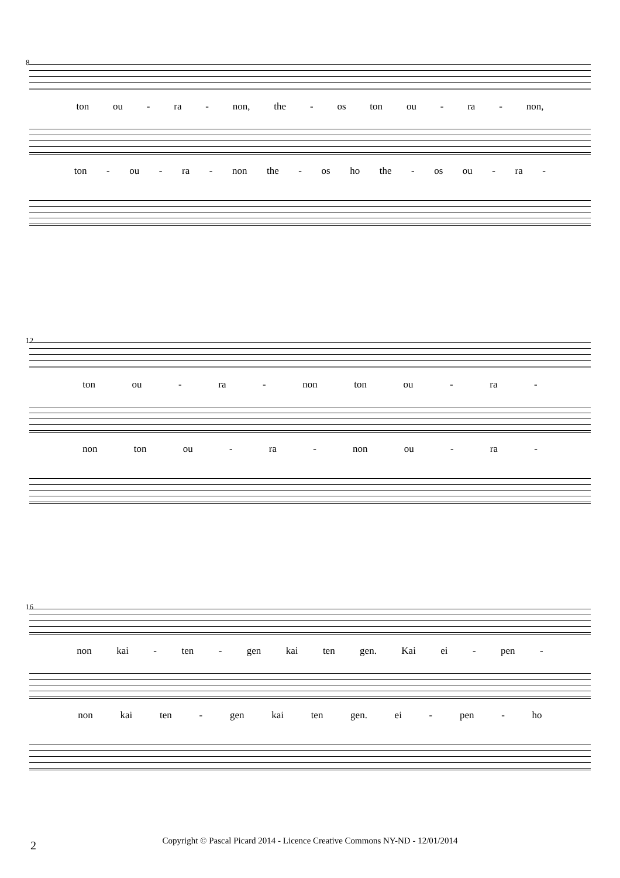8
ton ou - ra - non, the - os ton ou - ra - non,
ton - ou - ra - non the - os ho the - os ou - ra -
12
ton ou - ra - non ton ou - ra -
non ton ou - ra - non ou - ra -
16
non kai - ten - gen kai ten gen. Kai ei - pen -
non kai ten - gen kai ten gen. ei - pen - ho
2
Copyright © Pascal Picard 2014 - Licence Creative Commons NY-ND - 12/01/2014